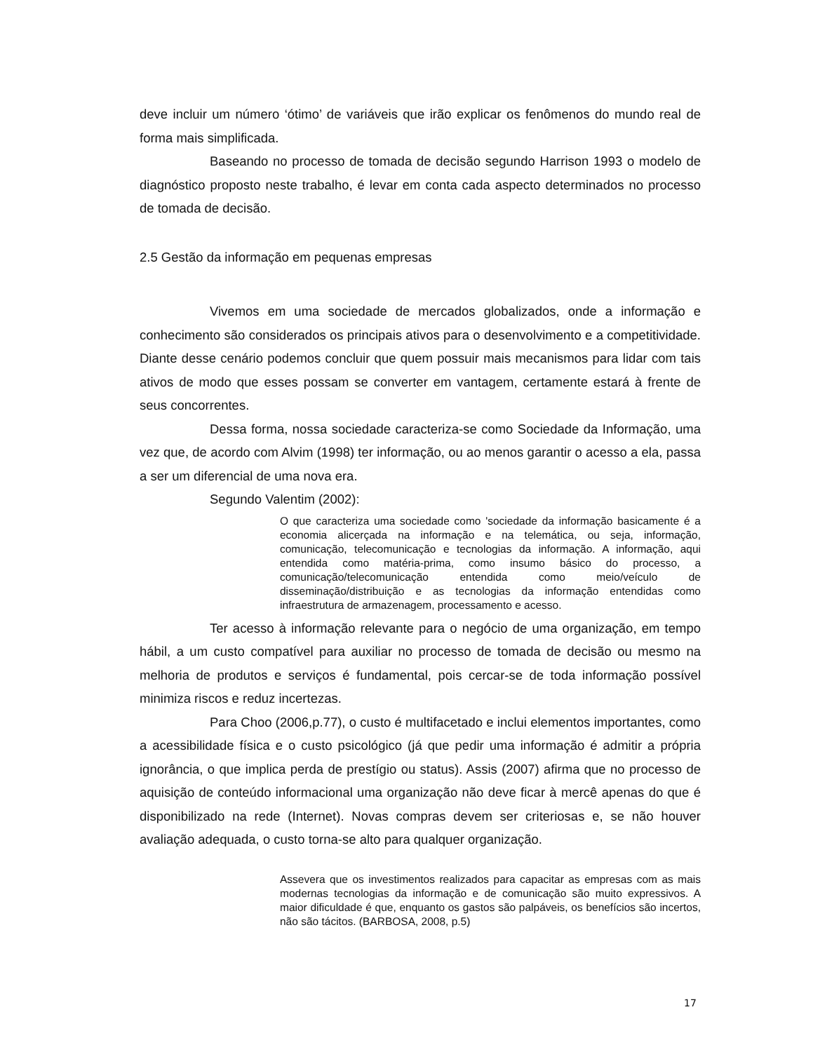deve incluir um número ‘ótimo’ de variáveis que irão explicar os fenômenos do mundo real de forma mais simplificada.
Baseando no processo de tomada de decisão segundo Harrison 1993 o modelo de diagnóstico proposto neste trabalho, é levar em conta cada aspecto determinados no processo de tomada de decisão.
2.5 Gestão da informação em pequenas empresas
Vivemos em uma sociedade de mercados globalizados, onde a informação e conhecimento são considerados os principais ativos para o desenvolvimento e a competitividade. Diante desse cenário podemos concluir que quem possuir mais mecanismos para lidar com tais ativos de modo que esses possam se converter em vantagem, certamente estará à frente de seus concorrentes.
Dessa forma, nossa sociedade caracteriza-se como Sociedade da Informação, uma vez que, de acordo com Alvim (1998) ter informação, ou ao menos garantir o acesso a ela, passa a ser um diferencial de uma nova era.
Segundo Valentim (2002):
O que caracteriza uma sociedade como 'sociedade da informação basicamente é a economia alicerçada na informação e na telemática, ou seja, informação, comunicação, telecomunicação e tecnologias da informação. A informação, aqui entendida como matéria-prima, como insumo básico do processo, a comunicação/telecomunicação entendida como meio/veículo de disseminação/distribuição e as tecnologias da informação entendidas como infraestrutura de armazenagem, processamento e acesso.
Ter acesso à informação relevante para o negócio de uma organização, em tempo hábil, a um custo compatível para auxiliar no processo de tomada de decisão ou mesmo na melhoria de produtos e serviços é fundamental, pois cercar-se de toda informação possível minimiza riscos e reduz incertezas.
Para Choo (2006,p.77), o custo é multifacetado e inclui elementos importantes, como a acessibilidade física e o custo psicológico (já que pedir uma informação é admitir a própria ignorância, o que implica perda de prestígio ou status). Assis (2007) afirma que no processo de aquisição de conteúdo informacional uma organização não deve ficar à mercê apenas do que é disponibilizado na rede (Internet). Novas compras devem ser criteriosas e, se não houver avaliação adequada, o custo torna-se alto para qualquer organização.
Assevera que os investimentos realizados para capacitar as empresas com as mais modernas tecnologias da informação e de comunicação são muito expressivos. A maior dificuldade é que, enquanto os gastos são palpáveis, os benefícios são incertos, não são tácitos. (BARBOSA, 2008, p.5)
17